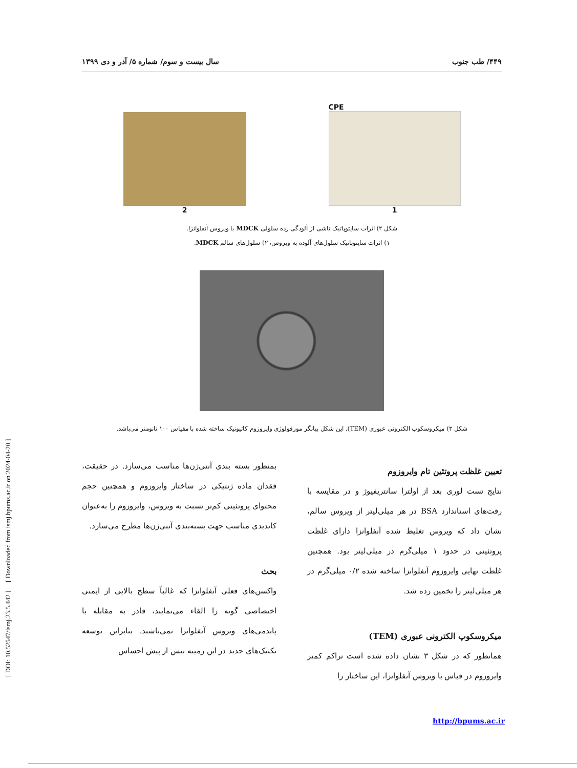[ DOI: 10.52547/ismj.23.5.442 ] [ Downloaded from ismj.bpums.ac.ir on 2024-04-20 ]
۴۴۹/ طب جنوب سال بیست و سوم/ شماره ۵/ آذر و دی ۱۳۹۹
CPE
1
2
شکل ۲) اثرات سایتوپاتیک ناشی از آلودگی رده سلولی MDCK با ویروس آنفلوانزا.
۱) اثرات سایتوپاتیک سلول‌های آلوده به ویروس، ۲) سلول‌های سالم MDCK.
شکل ۳) میکروسکوپ الکترونی عبوری (TEM). این شکل بیانگر مورفولوژی وایروزوم کاتیونیک ساخته شده با مقیاس ۱۰۰ نانومتر می‌باشد.
تعیین غلظت پروتئین تام وایروزوم
نتایج تست لوری بعد از اولترا سانتریفیوژ و در مقایسه با رقت‌های استاندارد BSA در هر میلی‌لیتر از ویروس سالم، نشان داد که ویروس تغلیظ شده آنفلوانزا دارای غلظت پروتئینی در حدود ۱ میلی‌گرم در میلی‌لیتر بود. همچنین غلظت نهایی وایروزوم آنفلوانزا ساخته شده ۰/۲ میلی‌گرم در هر میلی‌لیتر را تخمین زده شد.
میکروسکوپ الکترونی عبوری (TEM)
همانطور که در شکل ۳ نشان داده شده است تراکم کمتر وایروزوم در قیاس با ویروس آنفلوانزا، این ساختار را
بمنظور بسته بندی آنتی‌ژن‌ها مناسب می‌سازد. در حقیقت، فقدان ماده ژنتیکی در ساختار وایروزوم و همچنین حجم محتوای پروتئینی کم‌تر نسبت به ویروس، وایروزوم را به‌عنوان کاندیدی مناسب جهت بسته‌بندی آنتی‌ژن‌ها مطرح می‌سازد.
بحث
واکسن‌های فعلی آنفلوانزا که غالباً سطح بالایی از ایمنی اختصاصی گونه را القاء می‌نمایند، قادر به مقابله با پاندمی‌های ویروس آنفلوانزا نمی‌باشند. بنابراین توسعه تکنیک‌های جدید در این زمینه بیش از پیش احساس
http://bpums.ac.ir